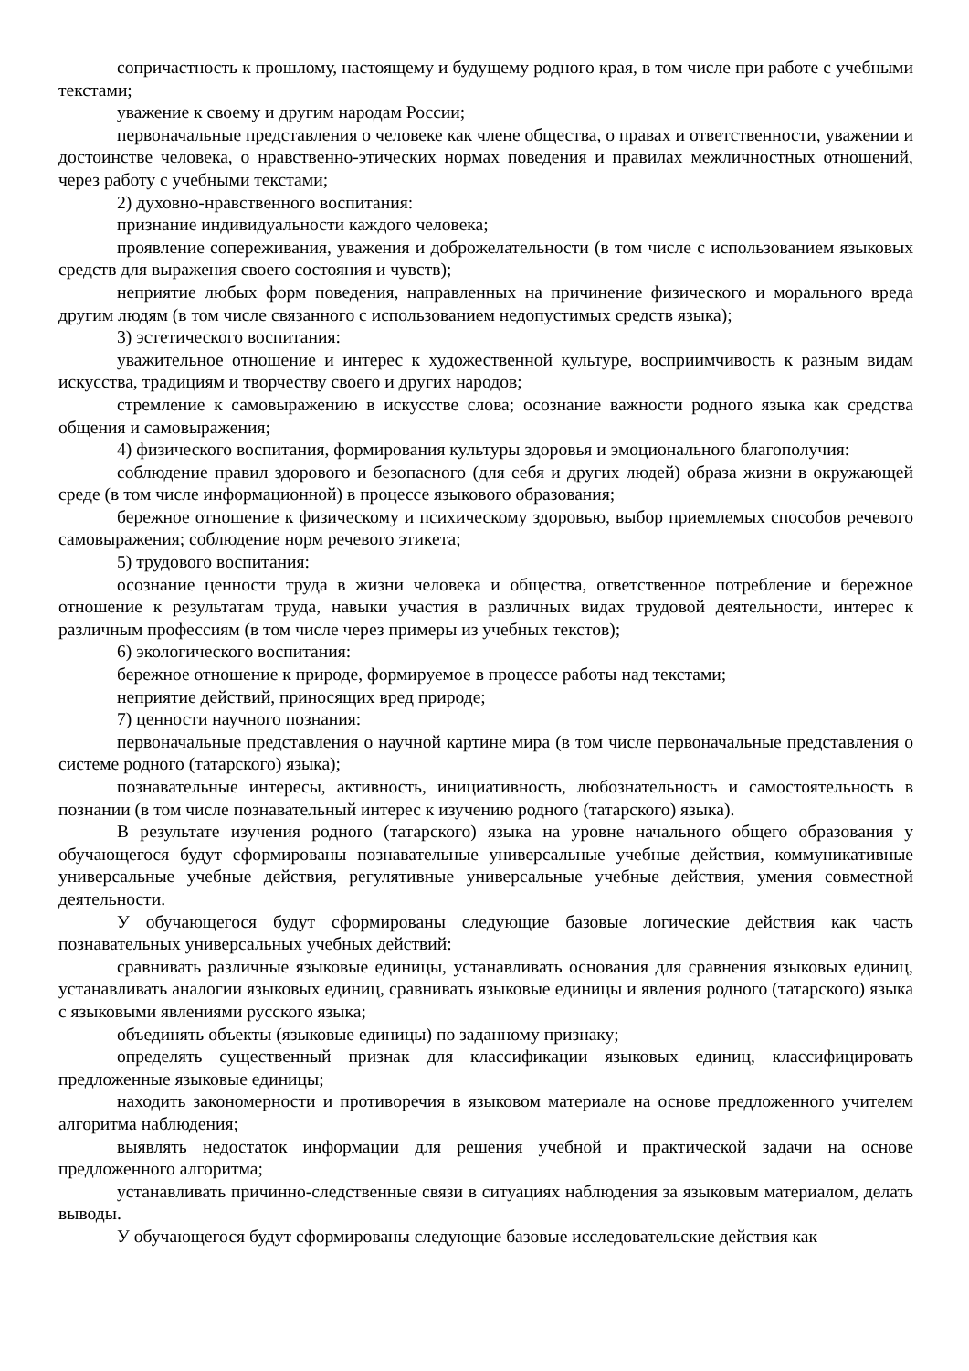сопричастность к прошлому, настоящему и будущему родного края, в том числе при работе с учебными текстами;
уважение к своему и другим народам России;
первоначальные представления о человеке как члене общества, о правах и ответственности, уважении и достоинстве человека, о нравственно-этических нормах поведения и правилах межличностных отношений, через работу с учебными текстами;
2) духовно-нравственного воспитания:
признание индивидуальности каждого человека;
проявление сопереживания, уважения и доброжелательности (в том числе с использованием языковых средств для выражения своего состояния и чувств);
неприятие любых форм поведения, направленных на причинение физического и морального вреда другим людям (в том числе связанного с использованием недопустимых средств языка);
3) эстетического воспитания:
уважительное отношение и интерес к художественной культуре, восприимчивость к разным видам искусства, традициям и творчеству своего и других народов;
стремление к самовыражению в искусстве слова; осознание важности родного языка как средства общения и самовыражения;
4) физического воспитания, формирования культуры здоровья и эмоционального благополучия:
соблюдение правил здорового и безопасного (для себя и других людей) образа жизни в окружающей среде (в том числе информационной) в процессе языкового образования;
бережное отношение к физическому и психическому здоровью, выбор приемлемых способов речевого самовыражения; соблюдение норм речевого этикета;
5) трудового воспитания:
осознание ценности труда в жизни человека и общества, ответственное потребление и бережное отношение к результатам труда, навыки участия в различных видах трудовой деятельности, интерес к различным профессиям (в том числе через примеры из учебных текстов);
6) экологического воспитания:
бережное отношение к природе, формируемое в процессе работы над текстами;
неприятие действий, приносящих вред природе;
7) ценности научного познания:
первоначальные представления о научной картине мира (в том числе первоначальные представления о системе родного (татарского) языка);
познавательные интересы, активность, инициативность, любознательность и самостоятельность в познании (в том числе познавательный интерес к изучению родного (татарского) языка).
В результате изучения родного (татарского) языка на уровне начального общего образования у обучающегося будут сформированы познавательные универсальные учебные действия, коммуникативные универсальные учебные действия, регулятивные универсальные учебные действия, умения совместной деятельности.
У обучающегося будут сформированы следующие базовые логические действия как часть познавательных универсальных учебных действий:
сравнивать различные языковые единицы, устанавливать основания для сравнения языковых единиц, устанавливать аналогии языковых единиц, сравнивать языковые единицы и явления родного (татарского) языка с языковыми явлениями русского языка;
объединять объекты (языковые единицы) по заданному признаку;
определять существенный признак для классификации языковых единиц, классифицировать предложенные языковые единицы;
находить закономерности и противоречия в языковом материале на основе предложенного учителем алгоритма наблюдения;
выявлять недостаток информации для решения учебной и практической задачи на основе предложенного алгоритма;
устанавливать причинно-следственные связи в ситуациях наблюдения за языковым материалом, делать выводы.
У обучающегося будут сформированы следующие базовые исследовательские действия как